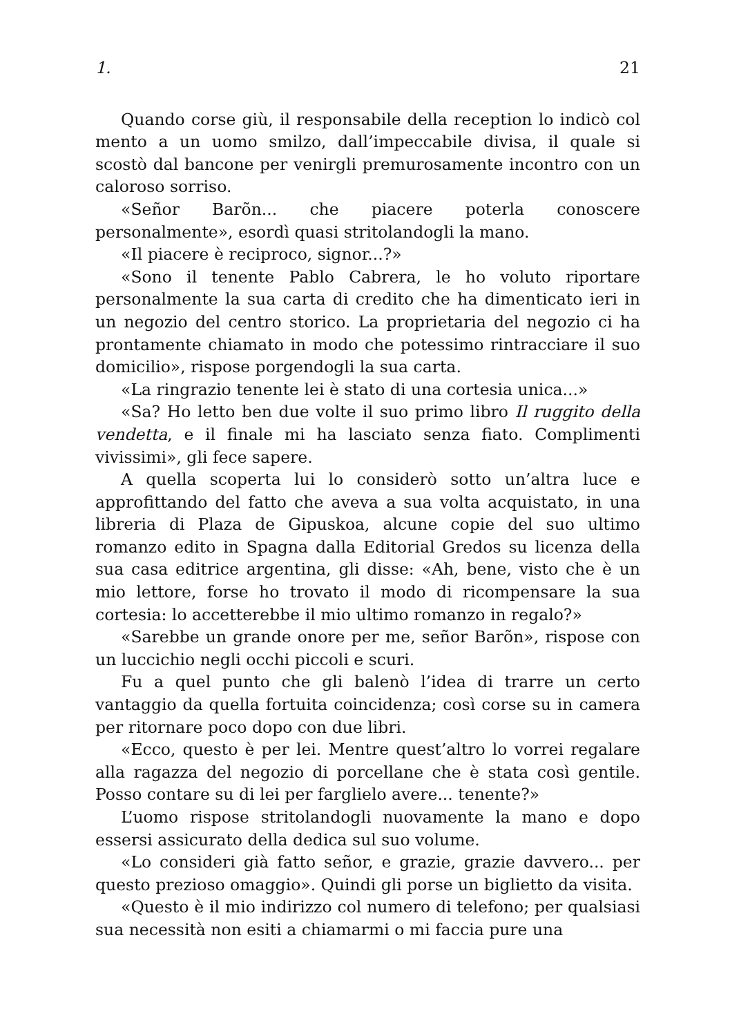1. 21
Quando corse giù, il responsabile della reception lo indicò col mento a un uomo smilzo, dall’impeccabile divisa, il quale si scostò dal bancone per venirgli premurosamente incontro con un caloroso sorriso.
«Señor Barõn... che piacere poterla conoscere personalmente», esordì quasi stritolandogli la mano.
«Il piacere è reciproco, signor...?»
«Sono il tenente Pablo Cabrera, le ho voluto riportare personalmente la sua carta di credito che ha dimenticato ieri in un negozio del centro storico. La proprietaria del negozio ci ha prontamente chiamato in modo che potessimo rintracciare il suo domicilio», rispose porgendogli la sua carta.
«La ringrazio tenente lei è stato di una cortesia unica...»
«Sa? Ho letto ben due volte il suo primo libro Il ruggito della vendetta, e il finale mi ha lasciato senza fiato. Complimenti vivissimi», gli fece sapere.
A quella scoperta lui lo considerò sotto un’altra luce e approfittando del fatto che aveva a sua volta acquistato, in una libreria di Plaza de Gipuskoa, alcune copie del suo ultimo romanzo edito in Spagna dalla Editorial Gredos su licenza della sua casa editrice argentina, gli disse: «Ah, bene, visto che è un mio lettore, forse ho trovato il modo di ricompensare la sua cortesia: lo accetterebbe il mio ultimo romanzo in regalo?»
«Sarebbe un grande onore per me, señor Barõn», rispose con un luccichio negli occhi piccoli e scuri.
Fu a quel punto che gli balenò l’idea di trarre un certo vantaggio da quella fortuita coincidenza; così corse su in camera per ritornare poco dopo con due libri.
«Ecco, questo è per lei. Mentre quest’altro lo vorrei regalare alla ragazza del negozio di porcellane che è stata così gentile. Posso contare su di lei per farglielo avere... tenente?»
L’uomo rispose stritolandogli nuovamente la mano e dopo essersi assicurato della dedica sul suo volume.
«Lo consideri già fatto señor, e grazie, grazie davvero... per questo prezioso omaggio». Quindi gli porse un biglietto da visita.
«Questo è il mio indirizzo col numero di telefono; per qualsiasi sua necessità non esiti a chiamarmi o mi faccia pure una